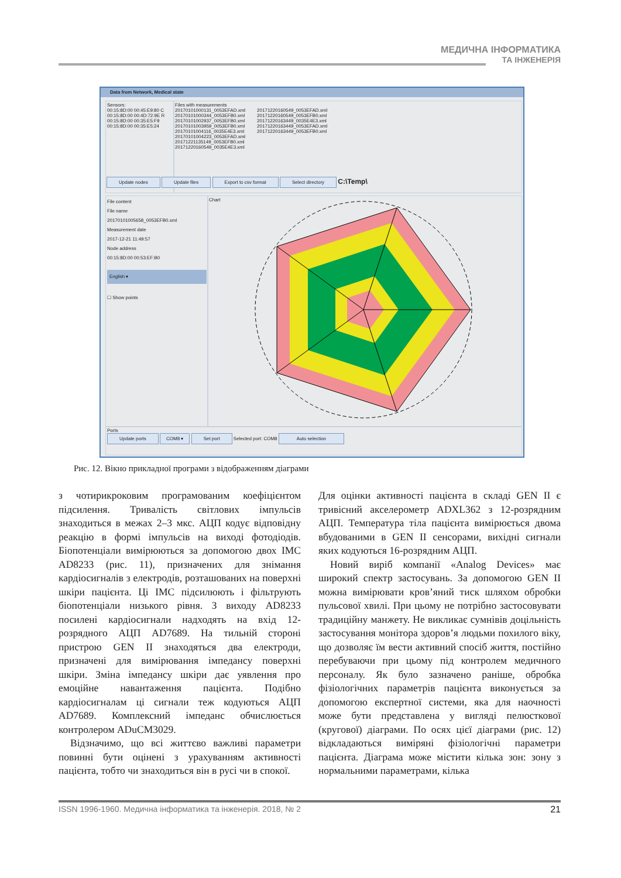МЕДИЧНА ІНФОРМАТИКА
ТА ІНЖЕНЕРІЯ
Data from Network, Medical state
Sensors:
00:15:8D:00 00:45:E9:80 C
00:15:8D:00 00:4D:72:9E R
00:15:8D:00 00:35:E5:F9
00:15:8D:00 00:35:E5:24
Files with measurements
20170101000131_0053EFAD.xml
20170101000344_0053EFB0.xml
20170101002937_0053EFB0.xml
20170101003959_0053EFB0.xml
20170101004116_0035E4E3.xml
20170101004223_0053EFAD.xml
20171221135149_0053EFB0.xml
20171220160549_0035E4E3.xml
20171220160549_0053EFAD.xml
20171220160549_0053EFB0.xml
20171220163449_0035E4E3.xml
20171220163449_0053EFAD.xml
20171220163449_0053EFB0.xml
Update nodes Update files Export to csv format Select directory C:\Temp\
File content
File name
20170101005658_0053EFB0.xml
Measurement date
2017-12-21 11:49:57
Node address
00:15:8D:00 00:53:EF:B0
English ▾
☐ Show points
Chart
Ports
Update ports COM8 ▾ Set port Selected port: COM8 Auto selection
Рис. 12. Вікно прикладної програми з відображенням діаграми
з чотирикроковим програмованим коефіцієнтом підсилення. Тривалість світлових імпульсів знаходиться в межах 2–3 мкс. АЦП кодує відповідну реакцію в формі імпульсів на виході фотодіодів. Біопотенціали вимірюються за допомогою двох ІМС AD8233 (рис. 11), призначених для знімання кардіосигналів з електродів, розташованих на поверхні шкіри пацієнта. Ці ІМС підсилюють і фільтрують біопотенціали низького рівня. З виходу AD8233 посилені кардіосигнали надходять на вхід 12-розрядного АЦП AD7689. На тильній стороні пристрою GEN II знаходяться два електроди, призначені для вимірювання імпедансу поверхні шкіри. Зміна імпедансу шкіри дає уявлення про емоційне навантаження пацієнта. Подібно кардіосигналам ці сигнали теж кодуються АЦП AD7689. Комплексний імпеданс обчислюється контролером ADuCM3029.
Відзначимо, що всі життєво важливі параметри повинні бути оцінені з урахуванням активності пацієнта, тобто чи знаходиться він в русі чи в спокої.
Для оцінки активності пацієнта в складі GEN II є тривісний акселерометр ADXL362 з 12-розрядним АЦП. Температура тіла пацієнта вимірюється двома вбудованими в GEN II сенсорами, вихідні сигнали яких кодуються 16-розрядним АЦП.
Новий виріб компанії «Analog Devices» має широкий спектр застосувань. За допомогою GEN II можна вимірювати кров’яний тиск шляхом обробки пульсової хвилі. При цьому не потрібно застосовувати традиційну манжету. Не викликає сумнівів доцільність застосування монітора здоров’я людьми похилого віку, що дозволяє їм вести активний спосіб життя, постійно перебуваючи при цьому під контролем медичного персоналу. Як було зазначено раніше, обробка фізіологічних параметрів пацієнта виконується за допомогою експертної системи, яка для наочності може бути представлена у вигляді пелюсткової (кругової) діаграми. По осях цієї діаграми (рис. 12) відкладаються виміряні фізіологічні параметри пацієнта. Діаграма може містити кілька зон: зону з нормальними параметрами, кілька
ISSN 1996-1960. Медична інформатика та інженерія. 2018, № 2 21